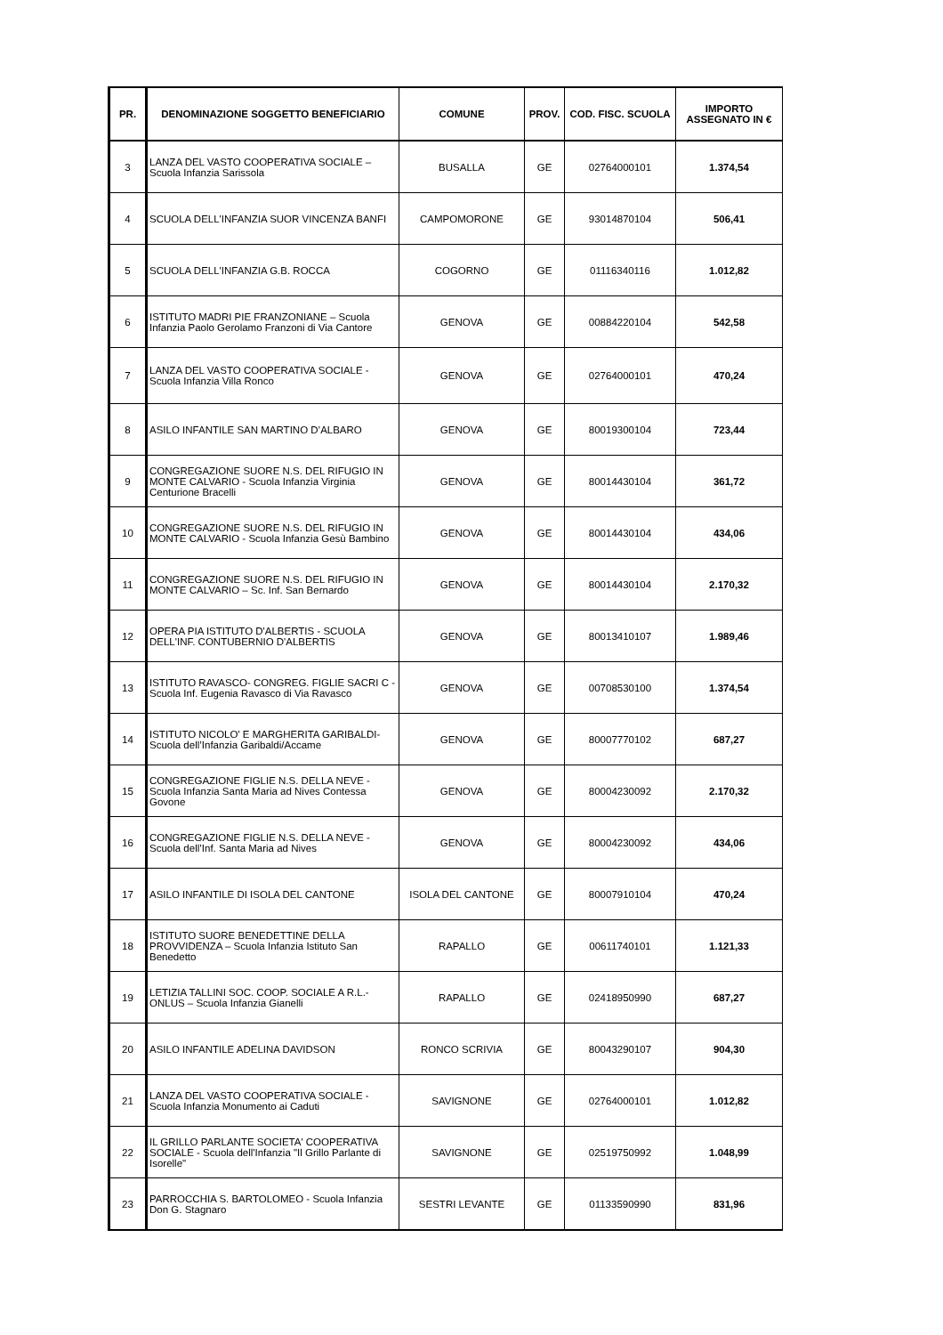| PR. | DENOMINAZIONE SOGGETTO BENEFICIARIO | COMUNE | PROV. | COD. FISC. SCUOLA | IMPORTO ASSEGNATO IN € |
| --- | --- | --- | --- | --- | --- |
| 3 | LANZA DEL VASTO COOPERATIVA SOCIALE – Scuola Infanzia Sarissola | BUSALLA | GE | 02764000101 | 1.374,54 |
| 4 | SCUOLA DELL'INFANZIA SUOR VINCENZA BANFI | CAMPOMORONE | GE | 93014870104 | 506,41 |
| 5 | SCUOLA DELL'INFANZIA G.B. ROCCA | COGORNO | GE | 01116340116 | 1.012,82 |
| 6 | ISTITUTO MADRI PIE FRANZONIANE – Scuola Infanzia Paolo Gerolamo Franzoni di Via Cantore | GENOVA | GE | 00884220104 | 542,58 |
| 7 | LANZA DEL VASTO COOPERATIVA SOCIALE - Scuola Infanzia Villa Ronco | GENOVA | GE | 02764000101 | 470,24 |
| 8 | ASILO INFANTILE SAN MARTINO D’ALBARO | GENOVA | GE | 80019300104 | 723,44 |
| 9 | CONGREGAZIONE SUORE N.S. DEL RIFUGIO IN MONTE CALVARIO - Scuola Infanzia Virginia Centurione Bracelli | GENOVA | GE | 80014430104 | 361,72 |
| 10 | CONGREGAZIONE SUORE N.S. DEL RIFUGIO IN MONTE CALVARIO - Scuola Infanzia Gesù Bambino | GENOVA | GE | 80014430104 | 434,06 |
| 11 | CONGREGAZIONE SUORE N.S. DEL RIFUGIO IN MONTE CALVARIO – Sc. Inf. San Bernardo | GENOVA | GE | 80014430104 | 2.170,32 |
| 12 | OPERA PIA ISTITUTO D'ALBERTIS - SCUOLA DELL'INF. CONTUBERNIO D'ALBERTIS | GENOVA | GE | 80013410107 | 1.989,46 |
| 13 | ISTITUTO RAVASCO- CONGREG. FIGLIE SACRI C - Scuola Inf. Eugenia Ravasco di Via Ravasco | GENOVA | GE | 00708530100 | 1.374,54 |
| 14 | ISTITUTO NICOLO' E MARGHERITA GARIBALDI-Scuola dell’Infanzia Garibaldi/Accame | GENOVA | GE | 80007770102 | 687,27 |
| 15 | CONGREGAZIONE FIGLIE N.S. DELLA NEVE - Scuola Infanzia Santa Maria ad Nives Contessa Govone | GENOVA | GE | 80004230092 | 2.170,32 |
| 16 | CONGREGAZIONE FIGLIE N.S. DELLA NEVE - Scuola dell’Inf. Santa Maria ad Nives | GENOVA | GE | 80004230092 | 434,06 |
| 17 | ASILO INFANTILE DI ISOLA DEL CANTONE | ISOLA DEL CANTONE | GE | 80007910104 | 470,24 |
| 18 | ISTITUTO SUORE BENEDETTINE DELLA PROVVIDENZA – Scuola Infanzia Istituto San Benedetto | RAPALLO | GE | 00611740101 | 1.121,33 |
| 19 | LETIZIA TALLINI SOC. COOP. SOCIALE A R.L.-ONLUS – Scuola Infanzia Gianelli | RAPALLO | GE | 02418950990 | 687,27 |
| 20 | ASILO INFANTILE ADELINA DAVIDSON | RONCO SCRIVIA | GE | 80043290107 | 904,30 |
| 21 | LANZA DEL VASTO COOPERATIVA SOCIALE - Scuola Infanzia Monumento ai Caduti | SAVIGNONE | GE | 02764000101 | 1.012,82 |
| 22 | IL GRILLO PARLANTE SOCIETA' COOPERATIVA SOCIALE - Scuola dell'Infanzia "Il Grillo Parlante di Isorelle" | SAVIGNONE | GE | 02519750992 | 1.048,99 |
| 23 | PARROCCHIA S. BARTOLOMEO - Scuola Infanzia Don G. Stagnaro | SESTRI LEVANTE | GE | 01133590990 | 831,96 |